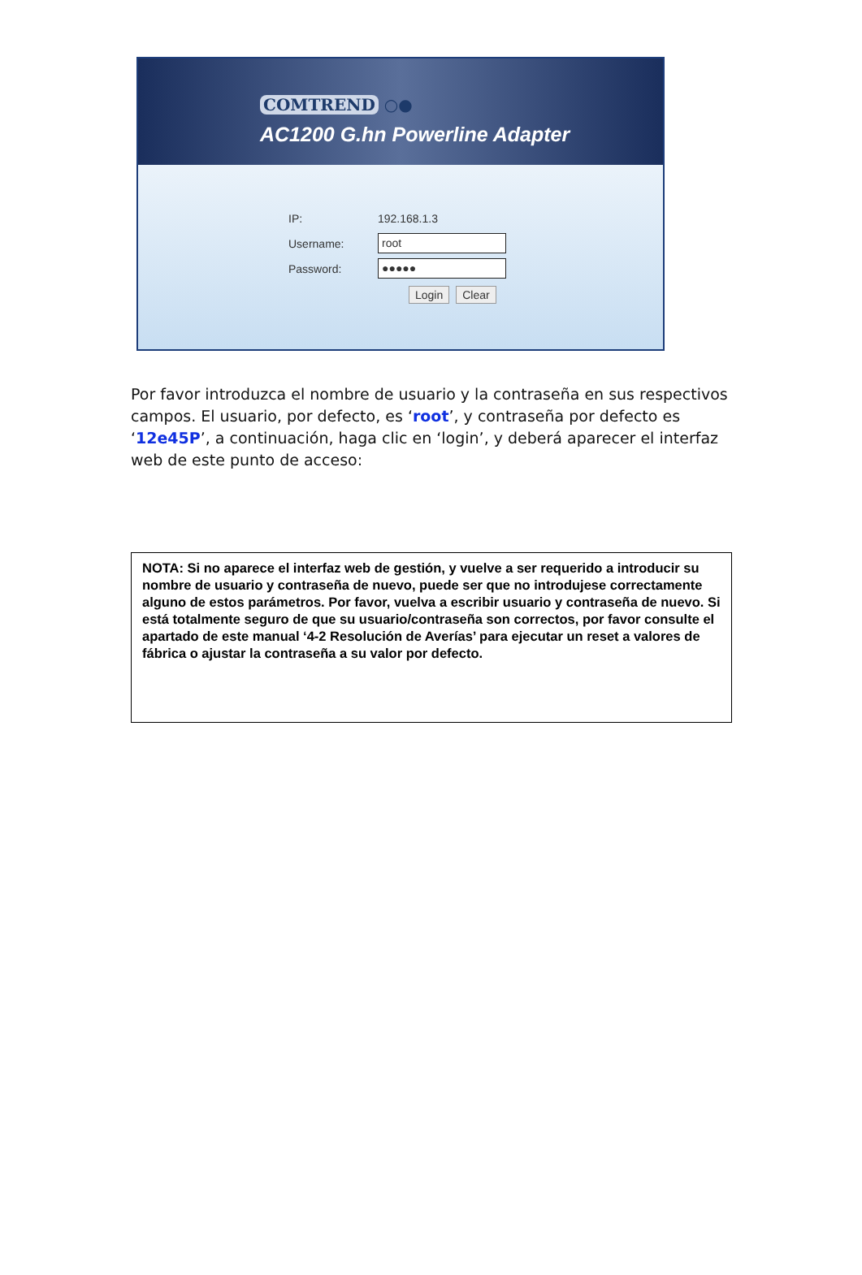COMTREND ○●
AC1200 G.hn Powerline Adapter
IP: 192.168.1.3
Username:
root
Password:
●●●●●
Login Clear
Por favor introduzca el nombre de usuario y la contraseña en sus respectivos campos. El usuario, por defecto, es ‘root’, y contraseña por defecto es ‘12e45P’, a continuación, haga clic en ‘login’, y deberá aparecer el interfaz web de este punto de acceso:
NOTA: Si no aparece el interfaz web de gestión, y vuelve a ser requerido a introducir su nombre de usuario y contraseña de nuevo, puede ser que no introdujese correctamente alguno de estos parámetros. Por favor, vuelva a escribir usuario y contraseña de nuevo. Si está totalmente seguro de que su usuario/contraseña son correctos, por favor consulte el apartado de este manual ‘4-2 Resolución de Averías’ para ejecutar un reset a valores de fábrica o ajustar la contraseña a su valor por defecto.